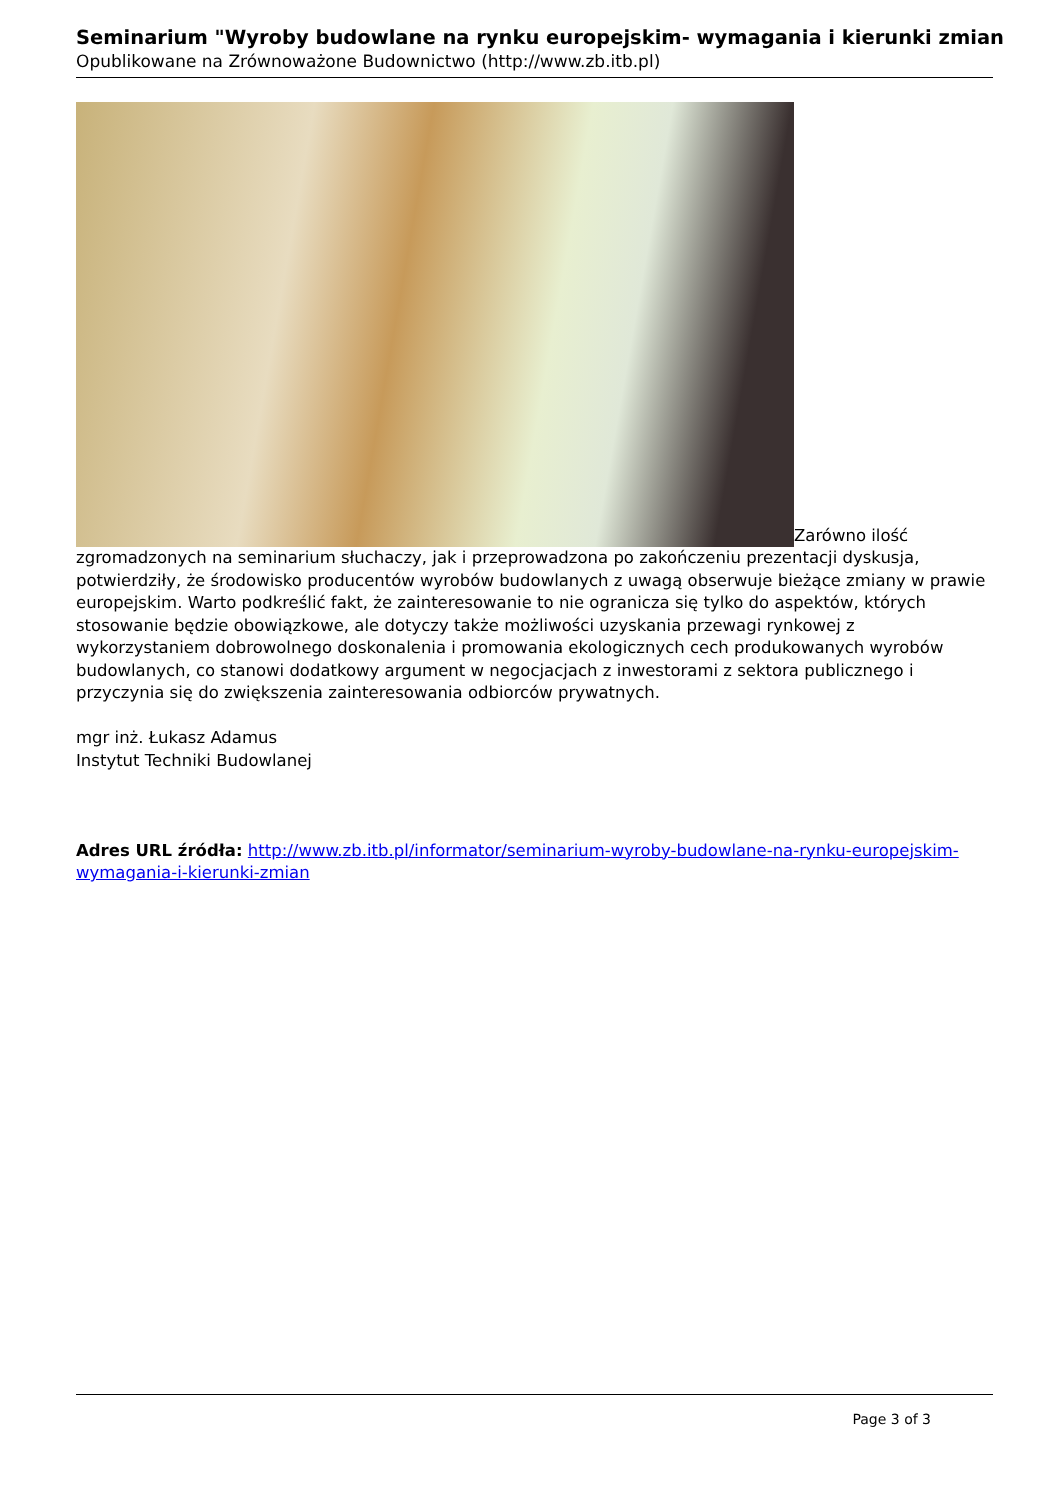Seminarium "Wyroby budowlane na rynku europejskim- wymagania i kierunki zmian
Opublikowane na Zrównoważone Budownictwo (http://www.zb.itb.pl)
Zarówno ilość zgromadzonych na seminarium słuchaczy, jak i przeprowadzona po zakończeniu prezentacji dyskusja, potwierdziły, że środowisko producentów wyrobów budowlanych z uwagą obserwuje bieżące zmiany w prawie europejskim. Warto podkreślić fakt, że zainteresowanie to nie ogranicza się tylko do aspektów, których stosowanie będzie obowiązkowe, ale dotyczy także możliwości uzyskania przewagi rynkowej z wykorzystaniem dobrowolnego doskonalenia i promowania ekologicznych cech produkowanych wyrobów budowlanych, co stanowi dodatkowy argument w negocjacjach z inwestorami z sektora publicznego i przyczynia się do zwiększenia zainteresowania odbiorców prywatnych.
mgr inż. Łukasz Adamus
Instytut Techniki Budowlanej
Adres URL źródła: http://www.zb.itb.pl/informator/seminarium-wyroby-budowlane-na-rynku-europejskim-wymagania-i-kierunki-zmian
Page 3 of 3